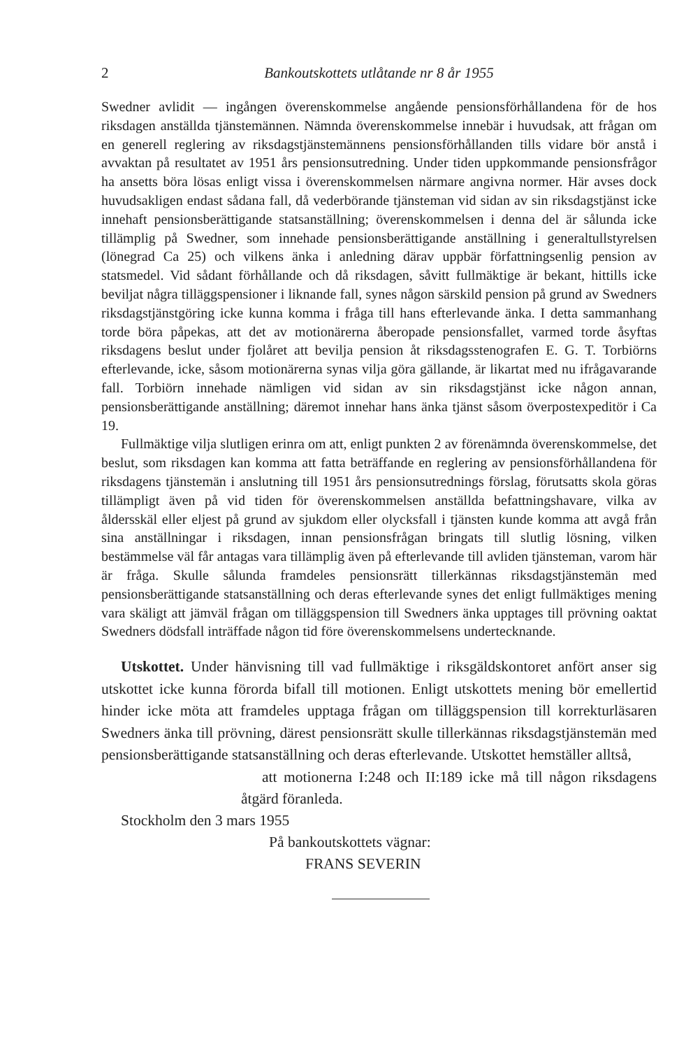2 Bankoutskottets utlåtande nr 8 år 1955
Swedner avlidit — ingången överenskommelse angående pensionsförhållandena för de hos riksdagen anställda tjänstemännen. Nämnda överenskommelse innebär i huvudsak, att frågan om en generell reglering av riksdagstjänstemännens pensionsförhållanden tills vidare bör anstå i avvaktan på resultatet av 1951 års pensionsutredning. Under tiden uppkommande pensionsfrågor ha ansetts böra lösas enligt vissa i överenskommelsen närmare angivna normer. Här avses dock huvudsakligen endast sådana fall, då vederbörande tjänsteman vid sidan av sin riksdagstjänst icke innehaft pensionsberättigande statsanställning; överenskommelsen i denna del är sålunda icke tillämplig på Swedner, som innehade pensionsberättigande anställning i generaltullstyrelsen (lönegrad Ca 25) och vilkens änka i anledning därav uppbär författningsenlig pension av statsmedel. Vid sådant förhållande och då riksdagen, såvitt fullmäktige är bekant, hittills icke beviljat några tilläggspensioner i liknande fall, synes någon särskild pension på grund av Swedners riksdagstjänstgöring icke kunna komma i fråga till hans efterlevande änka. I detta sammanhang torde böra påpekas, att det av motionärerna åberopade pensionsfallet, varmed torde åsyftas riksdagens beslut under fjolåret att bevilja pension åt riksdagsstenografen E. G. T. Torbiörns efterlevande, icke, såsom motionärerna synas vilja göra gällande, är likartat med nu ifrågavarande fall. Torbiörn innehade nämligen vid sidan av sin riksdagstjänst icke någon annan, pensionsberättigande anställning; däremot innehar hans änka tjänst såsom överpostexpeditör i Ca 19.
Fullmäktige vilja slutligen erinra om att, enligt punkten 2 av förenämnda överenskommelse, det beslut, som riksdagen kan komma att fatta beträffande en reglering av pensionsförhållandena för riksdagens tjänstemän i anslutning till 1951 års pensionsutrednings förslag, förutsatts skola göras tillämpligt även på vid tiden för överenskommelsen anställda befattningshavare, vilka av åldersskäl eller eljest på grund av sjukdom eller olycksfall i tjänsten kunde komma att avgå från sina anställningar i riksdagen, innan pensionsfrågan bringats till slutlig lösning, vilken bestämmelse väl får antagas vara tillämplig även på efterlevande till avliden tjänsteman, varom här är fråga. Skulle sålunda framdeles pensionsrätt tillerkännas riksdagstjänstemän med pensionsberättigande statsanställning och deras efterlevande synes det enligt fullmäktiges mening vara skäligt att jämväl frågan om tilläggspension till Swedners änka upptages till prövning oaktat Swedners dödsfall inträffade någon tid före överenskommelsens undertecknande.
Utskottet. Under hänvisning till vad fullmäktige i riksgäldskontoret anfört anser sig utskottet icke kunna förorda bifall till motionen. Enligt utskottets mening bör emellertid hinder icke möta att framdeles upptaga frågan om tilläggspension till korrekturläsaren Swedners änka till prövning, därest pensionsrätt skulle tillerkännas riksdagstjänstemän med pensionsberättigande statsanställning och deras efterlevande. Utskottet hemställer alltså,
att motionerna I:248 och II:189 icke må till någon riksdagens åtgärd föranleda.
Stockholm den 3 mars 1955
På bankoutskottets vägnar:
FRANS SEVERIN